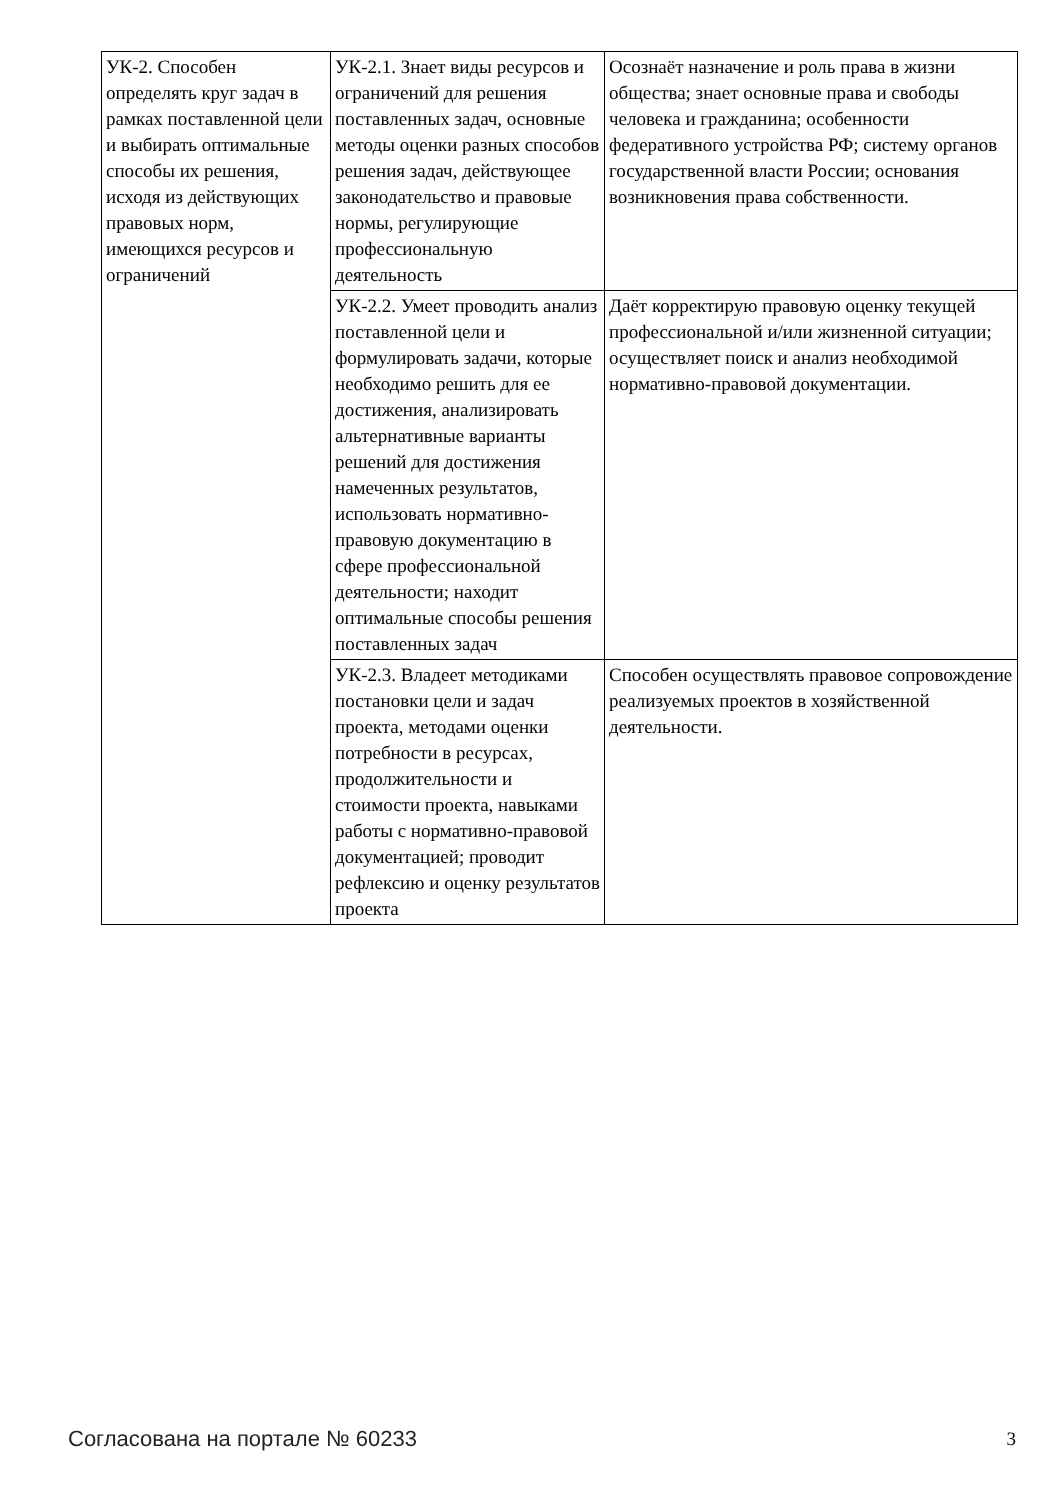| УК-2. Способен определять круг задач в рамках поставленной цели и выбирать оптимальные способы их решения, исходя из действующих правовых норм, имеющихся ресурсов и ограничений | УК-2.1. Знает виды ресурсов и ограничений для решения поставленных задач, основные методы оценки разных способов решения задач, действующее законодательство и правовые нормы, регулирующие профессиональную деятельность | Осознаёт назначение и роль права в жизни общества; знает основные права и свободы человека и гражданина; особенности федеративного устройства РФ; систему органов государственной власти России; основания возникновения права собственности. |
| | УК-2.2. Умеет проводить анализ поставленной цели и формулировать задачи, которые необходимо решить для ее достижения, анализировать альтернативные варианты решений для достижения намеченных результатов, использовать нормативно-правовую документацию в сфере профессиональной деятельности; находит оптимальные способы решения поставленных задач | Даёт корректирую правовую оценку текущей профессиональной и/или жизненной ситуации; осуществляет поиск и анализ необходимой нормативно-правовой документации. |
| | УК-2.3. Владеет методиками постановки цели и задач проекта, методами оценки потребности в ресурсах, продолжительности и стоимости проекта, навыками работы с нормативно-правовой документацией; проводит рефлексию и оценку результатов проекта | Способен осуществлять правовое сопровождение реализуемых проектов в хозяйственной деятельности. |
Согласована на портале № 60233 3